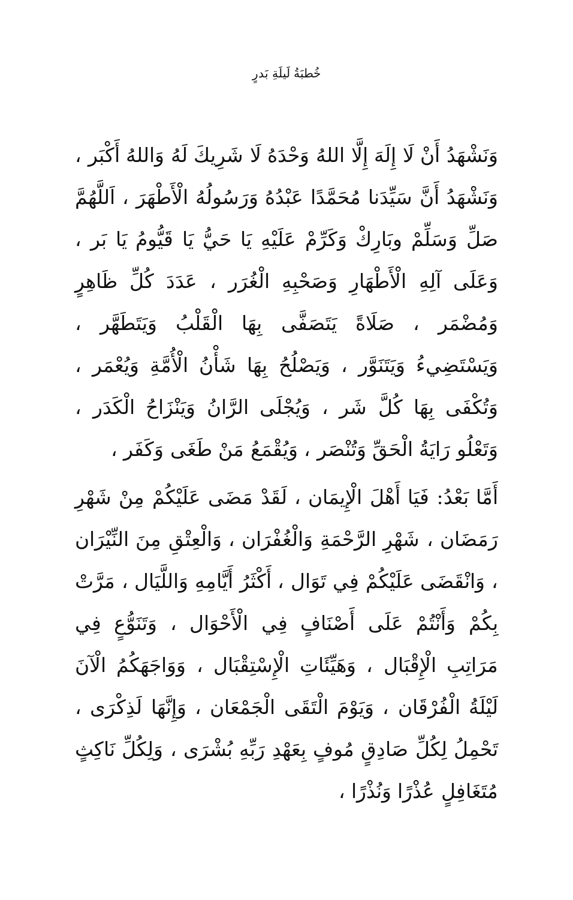خُطبَةُ لَيلَةِ بَدرٍ
وَنَشْهَدُ أَنْ لَا إِلَهَ إِلَّا اللهُ وَحْدَهُ لَا شَرِيكَ لَهُ وَاللهُ أَكْبَر ، وَنَشْهَدُ أَنَّ سَيِّدَنا مُحَمَّدًا عَبْدُهُ وَرَسُولُهُ الْأَطْهَرَ ، اَللَّهُمَّ صَلِّ وَسَلِّمْ وبَارِكْ وَكَرِّمْ عَلَيْهِ يَا حَيُّ يَا قَيُّومُ يَا بَر ، وَعَلَى آلِهِ الْأَطْهَارِ وَصَحْبِهِ الْغُرَر ، عَدَدَ كُلِّ ظَاهِرٍ وَمُضْمَر ، صَلَاةً يَتَصَفَّى بِهَا الْقَلْبُ وَيَتَطَهَّر ، وَيَسْتَضِيءُ وَيَتَنَوَّر ، وَيَصْلُحُ بِهَا شَأْنُ الْأُمَّةِ وَيُعْمَر ، وَتُكْفَى بِهَا كُلَّ شَر ، وَيُجْلَى الرَّانُ وَيَنْزَاحُ الْكَدَر ، وَتَعْلُو رَايَةُ الْحَقِّ وَتُنْصَر ، وَيُقْمَعُ مَنْ طَغَى وَكَفَر ،
أَمَّا بَعْدُ: فَيَا أَهْلَ الْإِيمَان ، لَقَدْ مَضَى عَلَيْكُمْ مِنْ شَهْرِ رَمَضَان ، شَهْرِ الرَّحْمَةِ وَالْغُفْرَان ، وَالْعِتْقِ مِنَ النِّيْرَان ، وَانْقَضَى عَلَيْكُمْ فِي تَوَال ، أَكْثَرُ أَيَّامِهِ وَاللَّيَال ، مَرَّتْ بِكُمْ وَأَنْتُمْ عَلَى أَصْنَافٍ فِي الْأَحْوَال ، وَتَنَوُّعٍ فِي مَرَاتِبِ الْإِقْبَال ، وَهَيِّئَاتِ الْإِسْتِقْبَال ، وَوَاجَهَكُمُ الْآنَ لَيْلَةُ الْفُرْقَان ، وَيَوْمَ الْتَقَى الْجَمْعَان ، وَإِنَّهَا لَذِكْرَى ، تَحْمِلُ لِكُلِّ صَادِقٍ مُوفٍ بِعَهْدِ رَبِّهِ بُشْرَى ، وَلِكُلِّ نَاكِثٍ مُتَغَافِلٍ عُذْرًا وَنُذْرًا ،